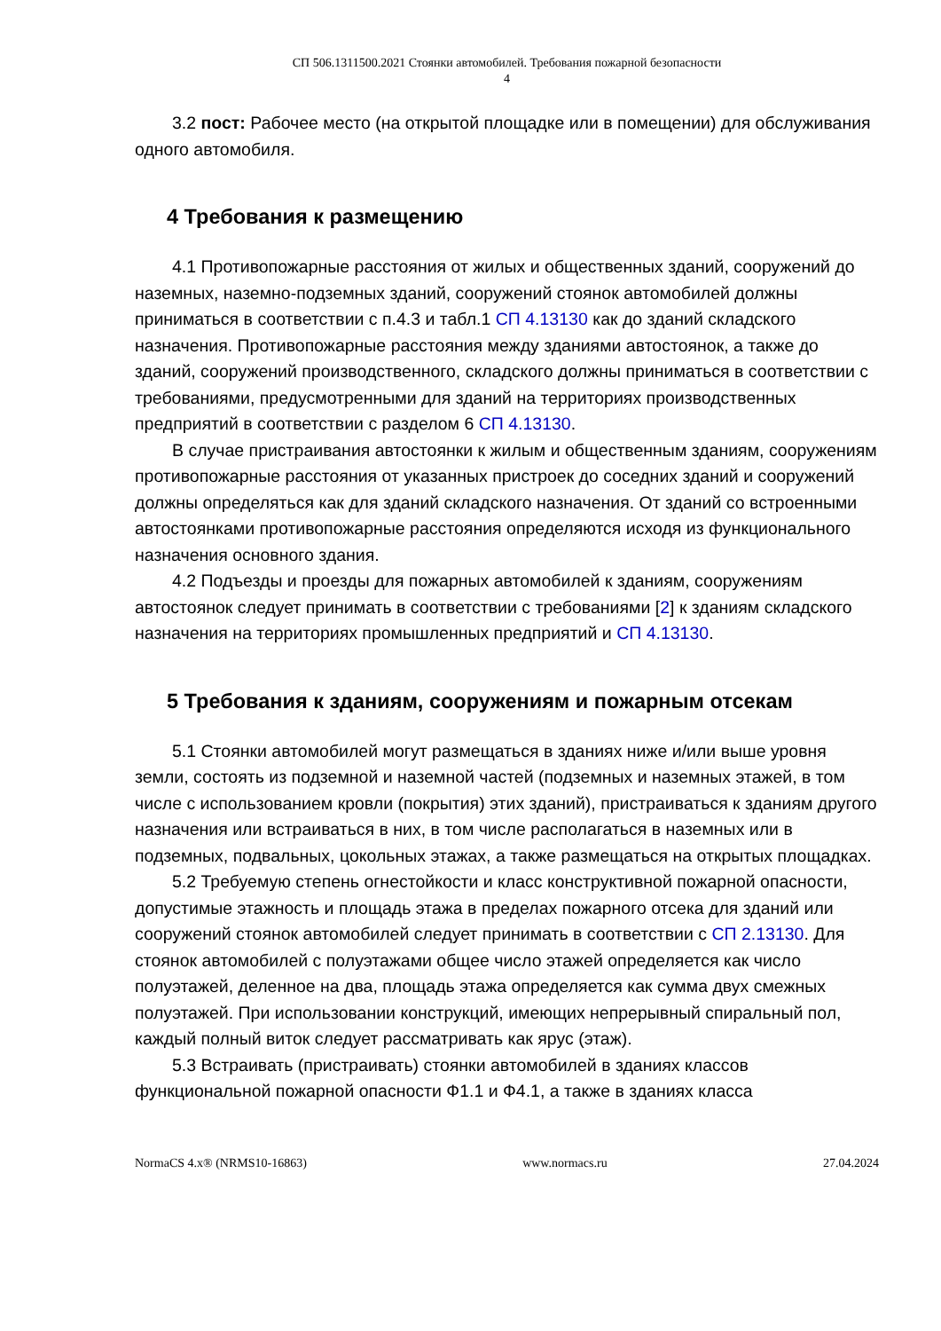СП 506.1311500.2021 Стоянки автомобилей. Требования пожарной безопасности
4
3.2 пост: Рабочее место (на открытой площадке или в помещении) для обслуживания одного автомобиля.
4 Требования к размещению
4.1 Противопожарные расстояния от жилых и общественных зданий, сооружений до наземных, наземно-подземных зданий, сооружений стоянок автомобилей должны приниматься в соответствии с п.4.3 и табл.1 СП 4.13130 как до зданий складского назначения. Противопожарные расстояния между зданиями автостоянок, а также до зданий, сооружений производственного, складского должны приниматься в соответствии с требованиями, предусмотренными для зданий на территориях производственных предприятий в соответствии с разделом 6 СП 4.13130.
В случае пристраивания автостоянки к жилым и общественным зданиям, сооружениям противопожарные расстояния от указанных пристроек до соседних зданий и сооружений должны определяться как для зданий складского назначения. От зданий со встроенными автостоянками противопожарные расстояния определяются исходя из функционального назначения основного здания.
4.2 Подъезды и проезды для пожарных автомобилей к зданиям, сооружениям автостоянок следует принимать в соответствии с требованиями [2] к зданиям складского назначения на территориях промышленных предприятий и СП 4.13130.
5 Требования к зданиям, сооружениям и пожарным отсекам
5.1 Стоянки автомобилей могут размещаться в зданиях ниже и/или выше уровня земли, состоять из подземной и наземной частей (подземных и наземных этажей, в том числе с использованием кровли (покрытия) этих зданий), пристраиваться к зданиям другого назначения или встраиваться в них, в том числе располагаться в наземных или в подземных, подвальных, цокольных этажах, а также размещаться на открытых площадках.
5.2 Требуемую степень огнестойкости и класс конструктивной пожарной опасности, допустимые этажность и площадь этажа в пределах пожарного отсека для зданий или сооружений стоянок автомобилей следует принимать в соответствии с СП 2.13130. Для стоянок автомобилей с полуэтажами общее число этажей определяется как число полуэтажей, деленное на два, площадь этажа определяется как сумма двух смежных полуэтажей. При использовании конструкций, имеющих непрерывный спиральный пол, каждый полный виток следует рассматривать как ярус (этаж).
5.3 Встраивать (пристраивать) стоянки автомобилей в зданиях классов функциональной пожарной опасности Ф1.1 и Ф4.1, а также в зданиях класса
NormaCS 4.x® (NRMS10-16863) www.normacs.ru 27.04.2024